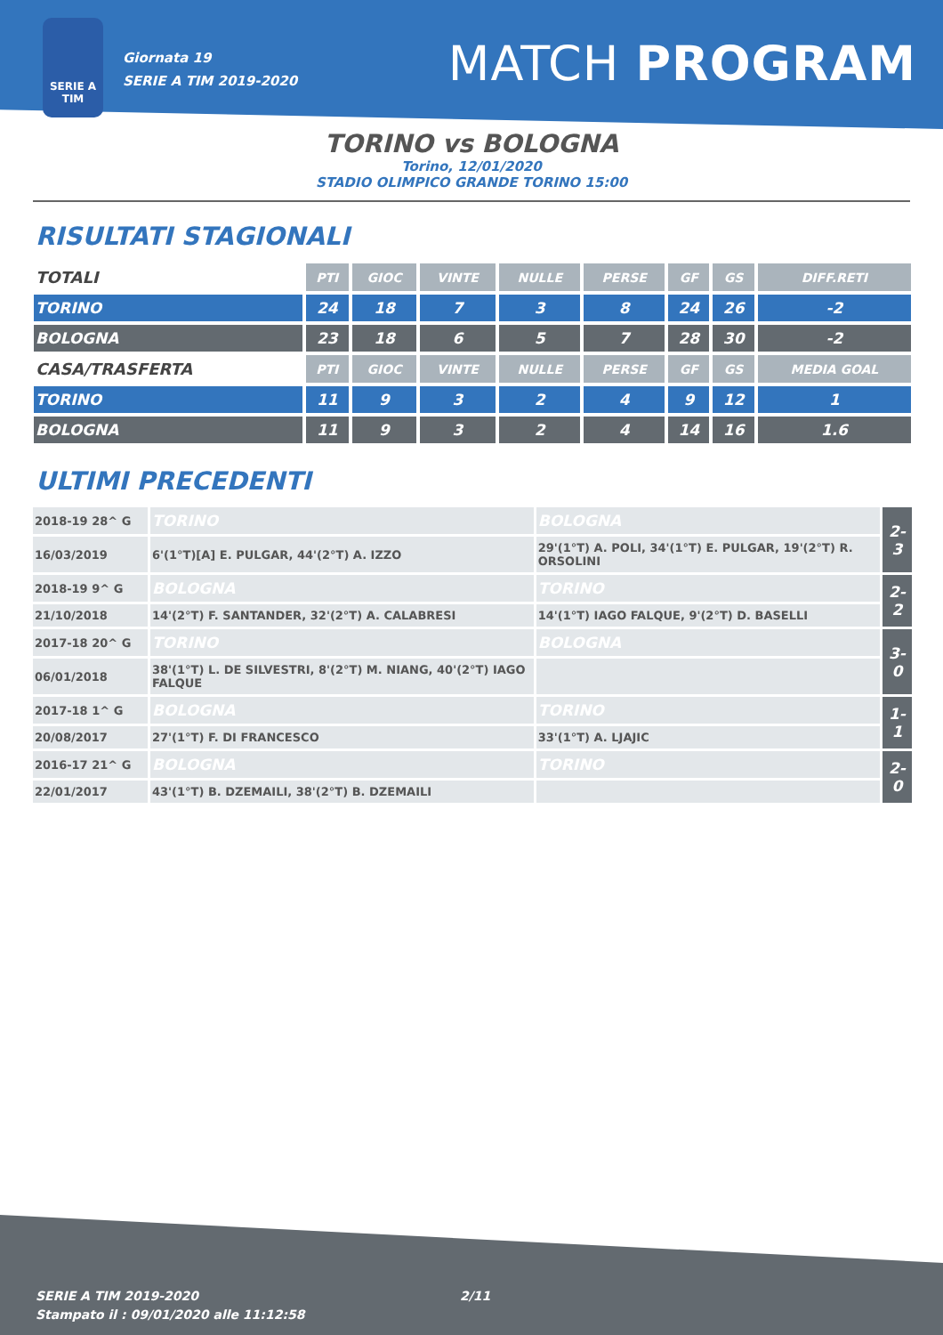SERIE A
TIM
Giornata 19
SERIE A TIM 2019-2020
MATCH PROGRAM
TORINO vs BOLOGNA
Torino, 12/01/2020
STADIO OLIMPICO GRANDE TORINO 15:00
RISULTATI STAGIONALI
| TOTALI | PTI | GIOC | VINTE | NULLE | PERSE | GF | GS | DIFF.RETI |
| TORINO | 24 | 18 | 7 | 3 | 8 | 24 | 26 | -2 |
| BOLOGNA | 23 | 18 | 6 | 5 | 7 | 28 | 30 | -2 |
| CASA/TRASFERTA | PTI | GIOC | VINTE | NULLE | PERSE | GF | GS | MEDIA GOAL |
| TORINO | 11 | 9 | 3 | 2 | 4 | 9 | 12 | 1 |
| BOLOGNA | 11 | 9 | 3 | 2 | 4 | 14 | 16 | 1.6 |
ULTIMI PRECEDENTI
| 2018-19 28^ G | TORINO | BOLOGNA | 2-3 |
| 16/03/2019 | 6'(1°T)[A] E. PULGAR, 44'(2°T) A. IZZO | 29'(1°T) A. POLI, 34'(1°T) E. PULGAR, 19'(2°T) R. ORSOLINI | |
| 2018-19 9^ G | BOLOGNA | TORINO | 2-2 |
| 21/10/2018 | 14'(2°T) F. SANTANDER, 32'(2°T) A. CALABRESI | 14'(1°T) IAGO FALQUE, 9'(2°T) D. BASELLI | |
| 2017-18 20^ G | TORINO | BOLOGNA | 3-0 |
| 06/01/2018 | 38'(1°T) L. DE SILVESTRI, 8'(2°T) M. NIANG, 40'(2°T) IAGO FALQUE | | |
| 2017-18 1^ G | BOLOGNA | TORINO | 1-1 |
| 20/08/2017 | 27'(1°T) F. DI FRANCESCO | 33'(1°T) A. LJAJIC | |
| 2016-17 21^ G | BOLOGNA | TORINO | 2-0 |
| 22/01/2017 | 43'(1°T) B. DZEMAILI, 38'(2°T) B. DZEMAILI | | |
SERIE A TIM 2019-2020
Stampato il : 09/01/2020 alle 11:12:58
2/11